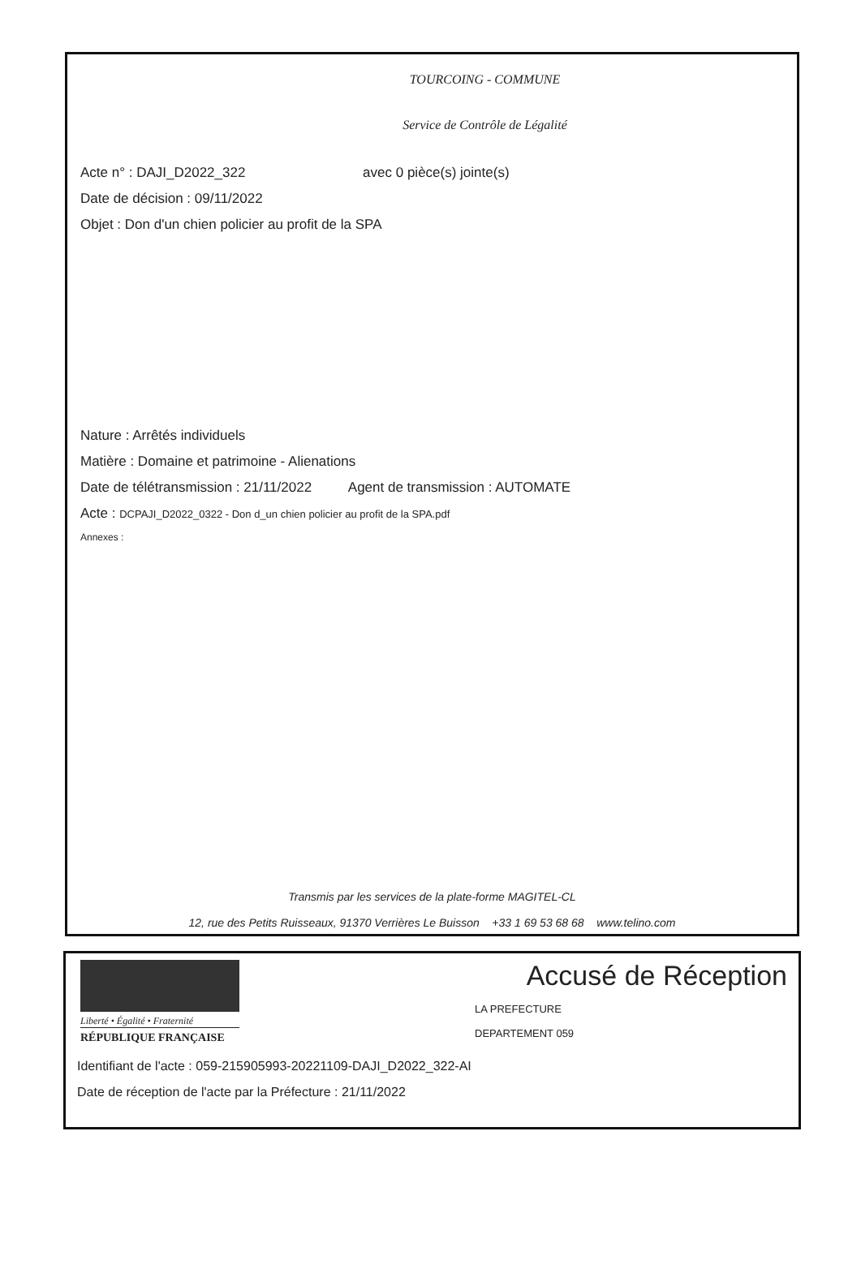TOURCOING - COMMUNE
Service de Contrôle de Légalité
Acte n° : DAJI_D2022_322 avec 0 pièce(s) jointe(s)
Date de décision : 09/11/2022
Objet : Don d'un chien policier au profit de la SPA
Nature : Arrêtés individuels
Matière : Domaine et patrimoine - Alienations
Date de télétransmission : 21/11/2022 Agent de transmission : AUTOMATE
Acte : DCPAJI_D2022_0322 - Don d_un chien policier au profit de la SPA.pdf
Annexes :
Transmis par les services de la plate-forme MAGITEL-CL
12, rue des Petits Ruisseaux, 91370 Verrières Le Buisson +33 1 69 53 68 68 www.telino.com
Liberté • Égalité • Fraternité
RÉPUBLIQUE FRANÇAISE
Accusé de Réception
LA PREFECTURE
DEPARTEMENT 059
Identifiant de l'acte : 059-215905993-20221109-DAJI_D2022_322-AI
Date de réception de l'acte par la Préfecture : 21/11/2022